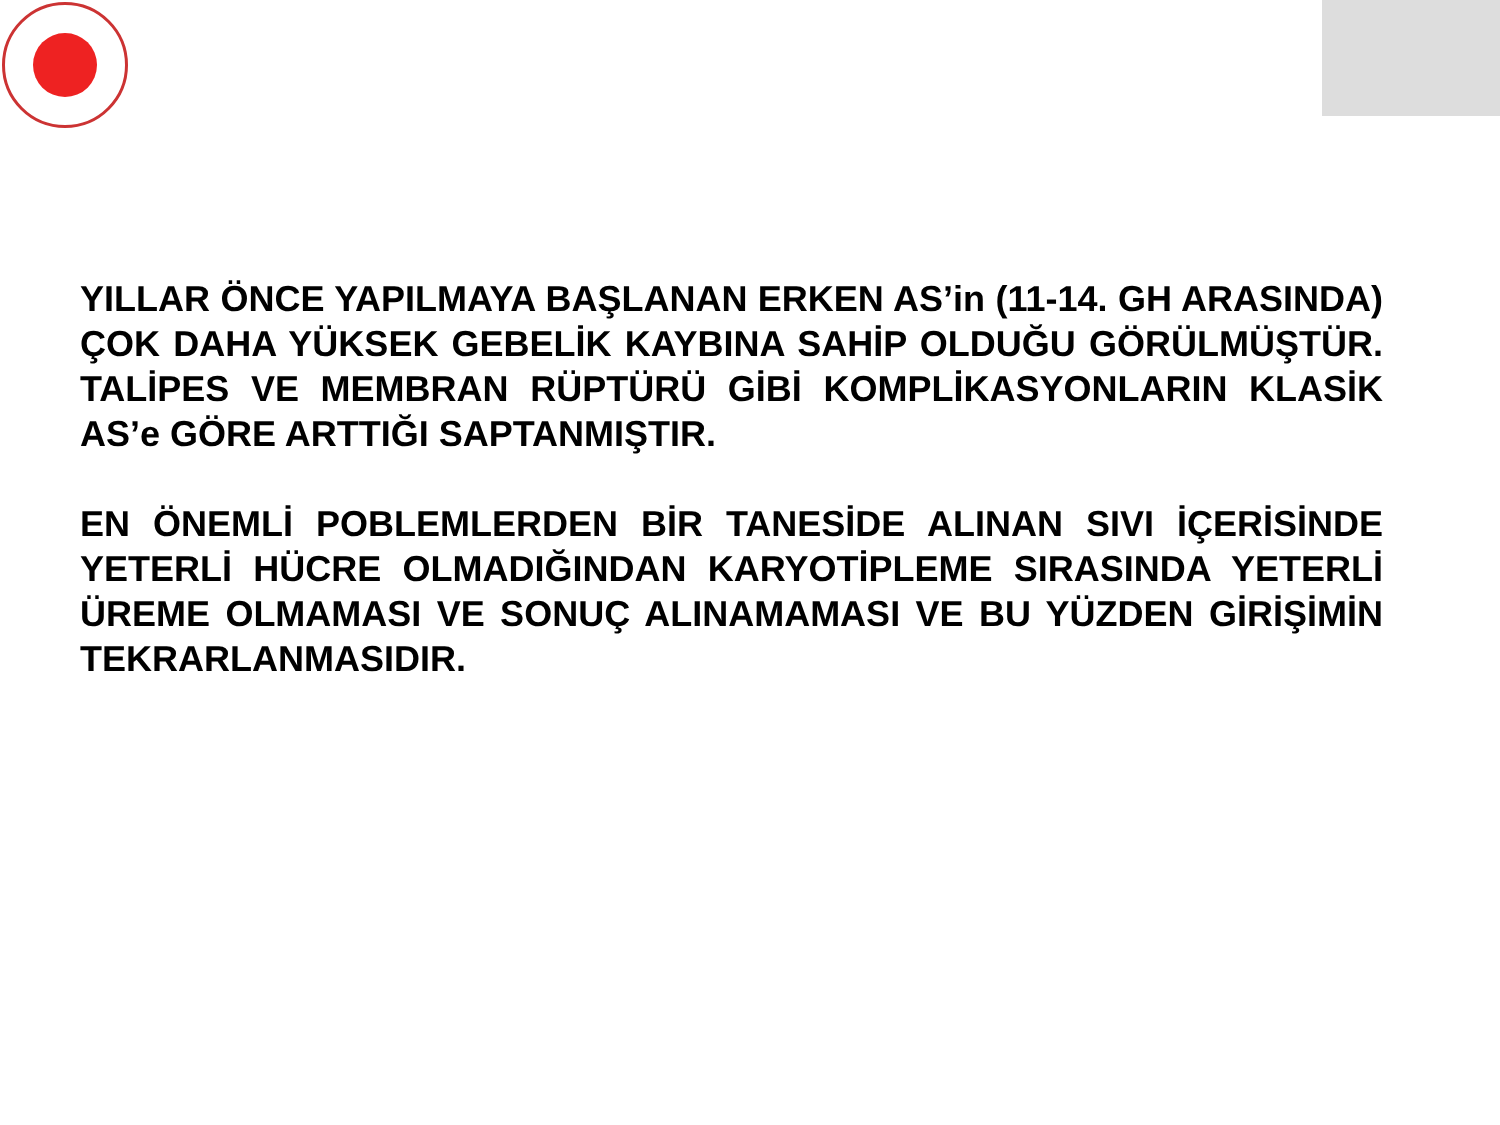YILLAR ÖNCE YAPILMAYA BAŞLANAN ERKEN AS’in (11-14. GH ARASINDA) ÇOK DAHA YÜKSEK GEBELİK KAYBINA SAHİP OLDUĞU GÖRÜLMÜŞTÜR. TALİPES VE MEMBRAN RÜPTÜRÜ GİBİ KOMPLİKASYONLARIN KLASİK AS’e GÖRE ARTTIĞI SAPTANMIŞTIR.
EN ÖNEMLİ POBLEMLERDEN BİR TANESİDE ALINAN SIVI İÇERİSİNDE YETERLİ HÜCRE OLMADIĞINDAN KARYOTİPLEME SIRASINDA YETERLİ ÜREME OLMAMASI VE SONUÇ ALINAMAMASI VE BU YÜZDEN GİRİŞİMİN TEKRARLANMASIDIR.